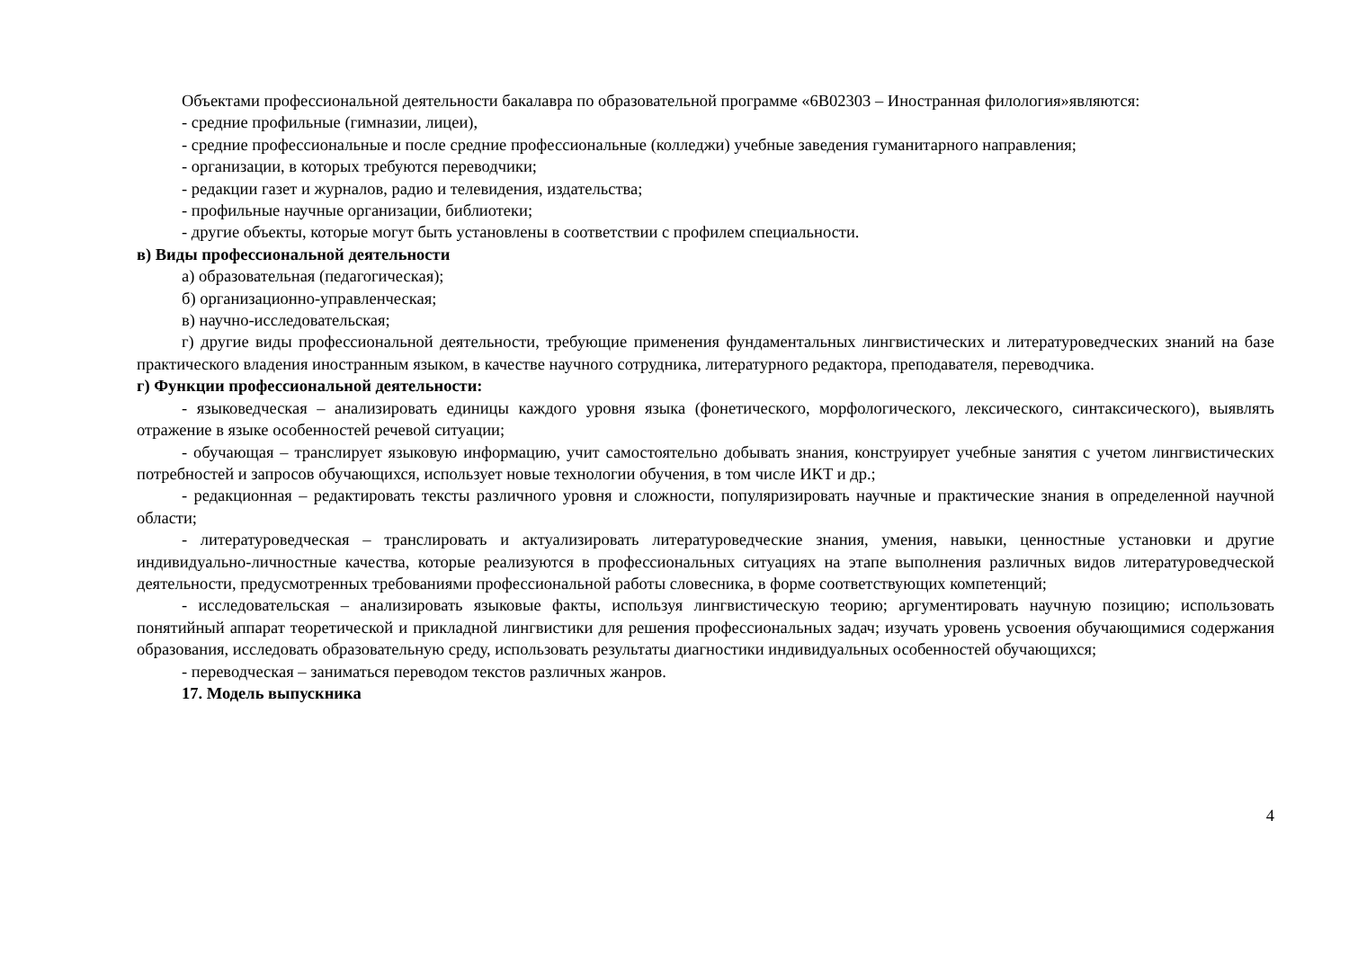Объектами профессиональной деятельности бакалавра по образовательной программе «6В02303 – Иностранная филология»являются:
- средние профильные (гимназии, лицеи),
- средние профессиональные и после средние профессиональные (колледжи) учебные заведения гуманитарного направления;
- организации, в которых требуются переводчики;
- редакции газет и журналов, радио и телевидения, издательства;
- профильные научные организации, библиотеки;
- другие объекты, которые могут быть установлены в соответствии с профилем специальности.
в) Виды профессиональной деятельности
а) образовательная (педагогическая);
б) организационно-управленческая;
в) научно-исследовательская;
г) другие виды профессиональной деятельности, требующие применения фундаментальных лингвистических и литературоведческих знаний на базе практического владения иностранным языком, в качестве научного сотрудника, литературного редактора, преподавателя, переводчика.
г) Функции профессиональной деятельности:
- языковедческая – анализировать единицы каждого уровня языка (фонетического, морфологического, лексического, синтаксического), выявлять отражение в языке особенностей речевой ситуации;
- обучающая – транслирует языковую информацию, учит самостоятельно добывать знания, конструирует учебные занятия с учетом лингвистических потребностей и запросов обучающихся, использует новые технологии обучения, в том числе ИКТ и др.;
- редакционная – редактировать тексты различного уровня и сложности, популяризировать научные и практические знания в определенной научной области;
- литературоведческая – транслировать и актуализировать литературоведческие знания, умения, навыки, ценностные установки и другие индивидуально-личностные качества, которые реализуются в профессиональных ситуациях на этапе выполнения различных видов литературоведческой деятельности, предусмотренных требованиями профессиональной работы словесника, в форме соответствующих компетенций;
- исследовательская – анализировать языковые факты, используя лингвистическую теорию; аргументировать научную позицию; использовать понятийный аппарат теоретической и прикладной лингвистики для решения профессиональных задач; изучать уровень усвоения обучающимися содержания образования, исследовать образовательную среду, использовать результаты диагностики индивидуальных особенностей обучающихся;
- переводческая – заниматься переводом текстов различных жанров.
17. Модель выпускника
4